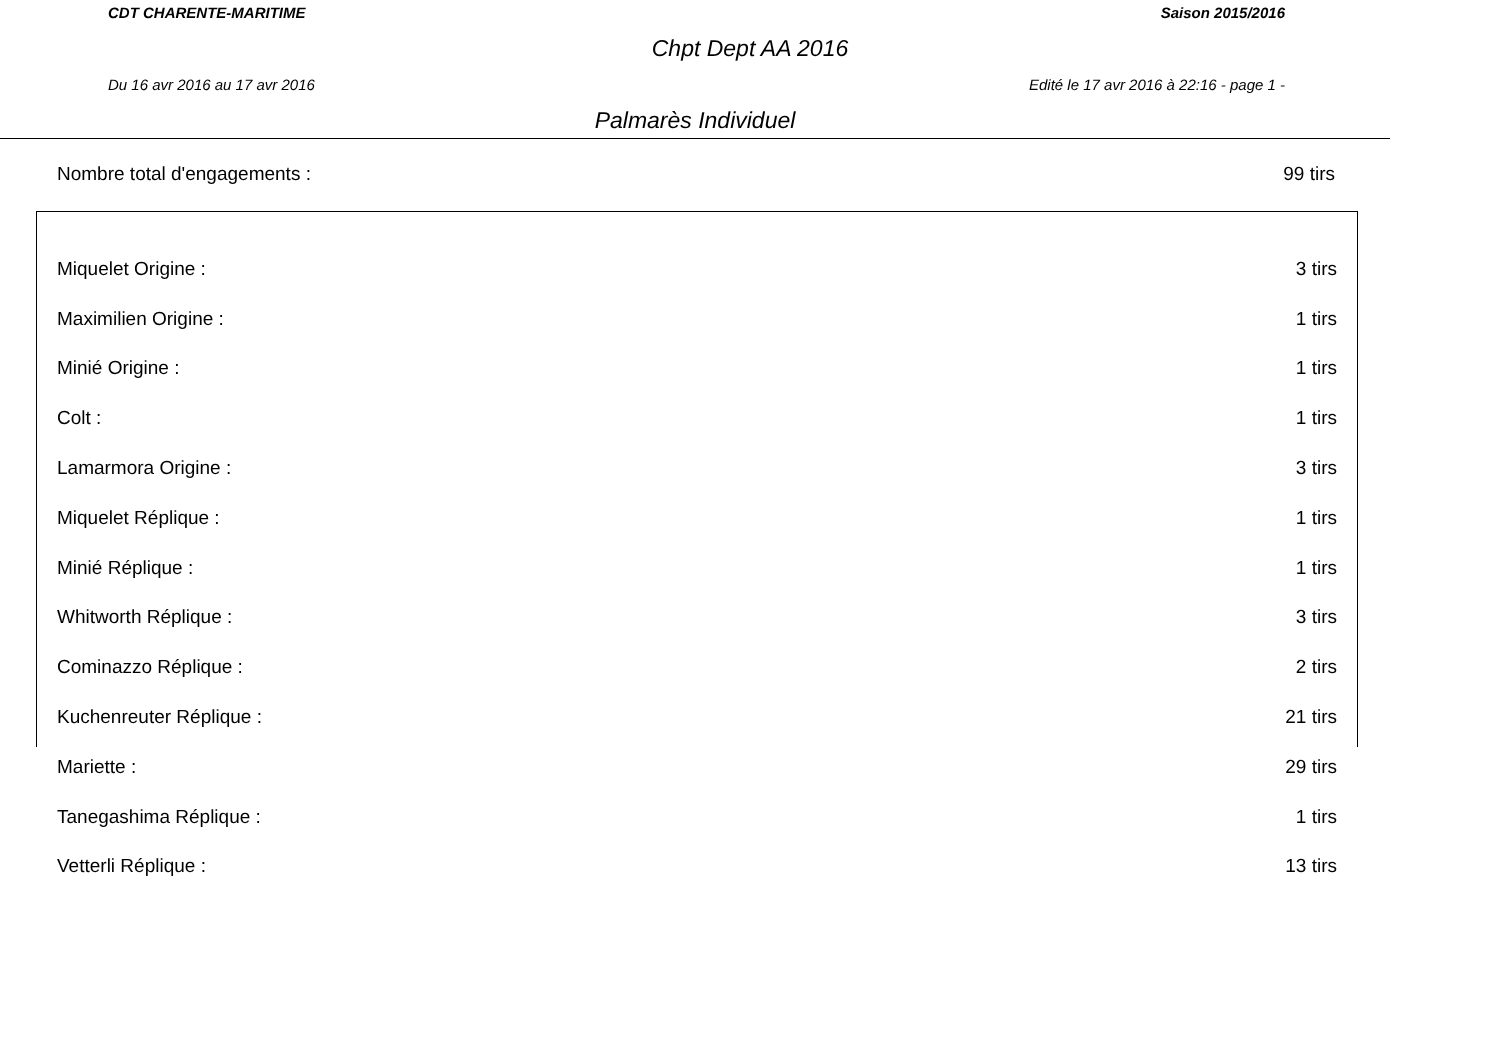CDT CHARENTE-MARITIME Saison 2015/2016
Chpt Dept AA 2016
Du 16 avr 2016 au 17 avr 2016 Edité le 17 avr 2016 à 22:16 - page 1 -
Palmarès Individuel
Nombre total d'engagements : 99 tirs
| Miquelet Origine : | 3 tirs |
| Maximilien Origine : | 1 tirs |
| Minié Origine : | 1 tirs |
| Colt : | 1 tirs |
| Lamarmora Origine : | 3 tirs |
| Miquelet Réplique : | 1 tirs |
| Minié Réplique : | 1 tirs |
| Whitworth Réplique : | 3 tirs |
| Cominazzo Réplique : | 2 tirs |
| Kuchenreuter Réplique : | 21 tirs |
| Mariette : | 29 tirs |
| Tanegashima Réplique : | 1 tirs |
| Vetterli Réplique : | 13 tirs |